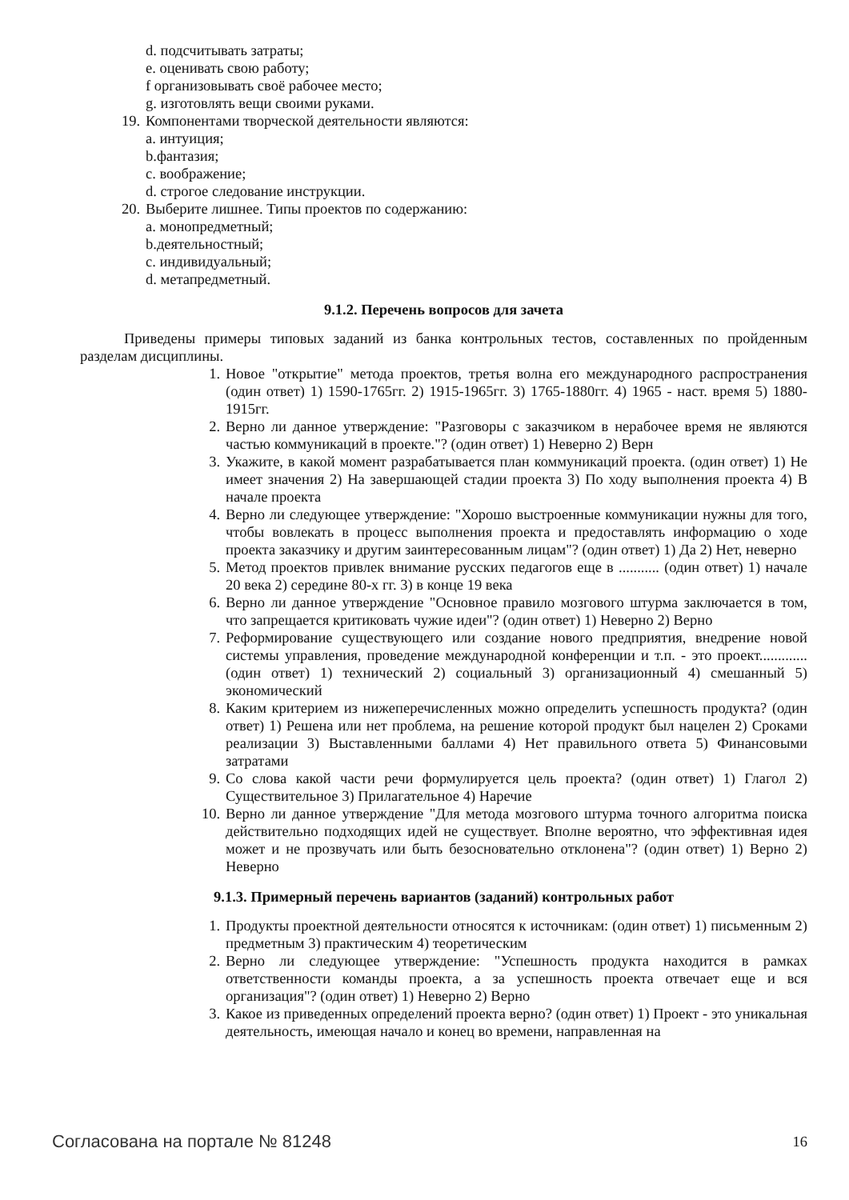d. подсчитывать затраты;
e. оценивать свою работу;
f организовывать своё рабочее место;
g. изготовлять вещи своими руками.
19. Компонентами творческой деятельности являются:
a. интуиция;
b.фантазия;
c. воображение;
d. строгое следование инструкции.
20. Выберите лишнее. Типы проектов по содержанию:
a. монопредметный;
b.деятельностный;
c. индивидуальный;
d. метапредметный.
9.1.2. Перечень вопросов для зачета
Приведены примеры типовых заданий из банка контрольных тестов, составленных по пройденным разделам дисциплины.
1. Новое "открытие" метода проектов, третья волна его международного распространения (один ответ) 1) 1590-1765гг. 2) 1915-1965гг. 3) 1765-1880гг. 4) 1965 - наст. время 5) 1880-1915гг.
2. Верно ли данное утверждение: "Разговоры с заказчиком в нерабочее время не являются частью коммуникаций в проекте."? (один ответ) 1) Неверно 2) Верн
3. Укажите, в какой момент разрабатывается план коммуникаций проекта. (один ответ) 1) Не имеет значения 2) На завершающей стадии проекта 3) По ходу выполнения проекта 4) В начале проекта
4. Верно ли следующее утверждение: "Хорошо выстроенные коммуникации нужны для того, чтобы вовлекать в процесс выполнения проекта и предоставлять информацию о ходе проекта заказчику и другим заинтересованным лицам"? (один ответ) 1) Да 2) Нет, неверно
5. Метод проектов привлек внимание русских педагогов еще в ........... (один ответ) 1) начале 20 века 2) середине 80-х гг. 3) в конце 19 века
6. Верно ли данное утверждение "Основное правило мозгового штурма заключается в том, что запрещается критиковать чужие идеи"? (один ответ) 1) Неверно 2) Верно
7. Реформирование существующего или создание нового предприятия, внедрение новой системы управления, проведение международной конференции и т.п. - это проект............. (один ответ) 1) технический 2) социальный 3) организационный 4) смешанный 5) экономический
8. Каким критерием из нижеперечисленных можно определить успешность продукта? (один ответ) 1) Решена или нет проблема, на решение которой продукт был нацелен 2) Сроками реализации 3) Выставленными баллами 4) Нет правильного ответа 5) Финансовыми затратами
9. Со слова какой части речи формулируется цель проекта? (один ответ) 1) Глагол 2) Существительное 3) Прилагательное 4) Наречие
10. Верно ли данное утверждение "Для метода мозгового штурма точного алгоритма поиска действительно подходящих идей не существует. Вполне вероятно, что эффективная идея может и не прозвучать или быть безосновательно отклонена"? (один ответ) 1) Верно 2) Неверно
9.1.3. Примерный перечень вариантов (заданий) контрольных работ
1. Продукты проектной деятельности относятся к источникам: (один ответ) 1) письменным 2) предметным 3) практическим 4) теоретическим
2. Верно ли следующее утверждение: "Успешность продукта находится в рамках ответственности команды проекта, а за успешность проекта отвечает еще и вся организация"? (один ответ) 1) Неверно 2) Верно
3. Какое из приведенных определений проекта верно? (один ответ) 1) Проект - это уникальная деятельность, имеющая начало и конец во времени, направленная на
Согласована на портале № 81248 16